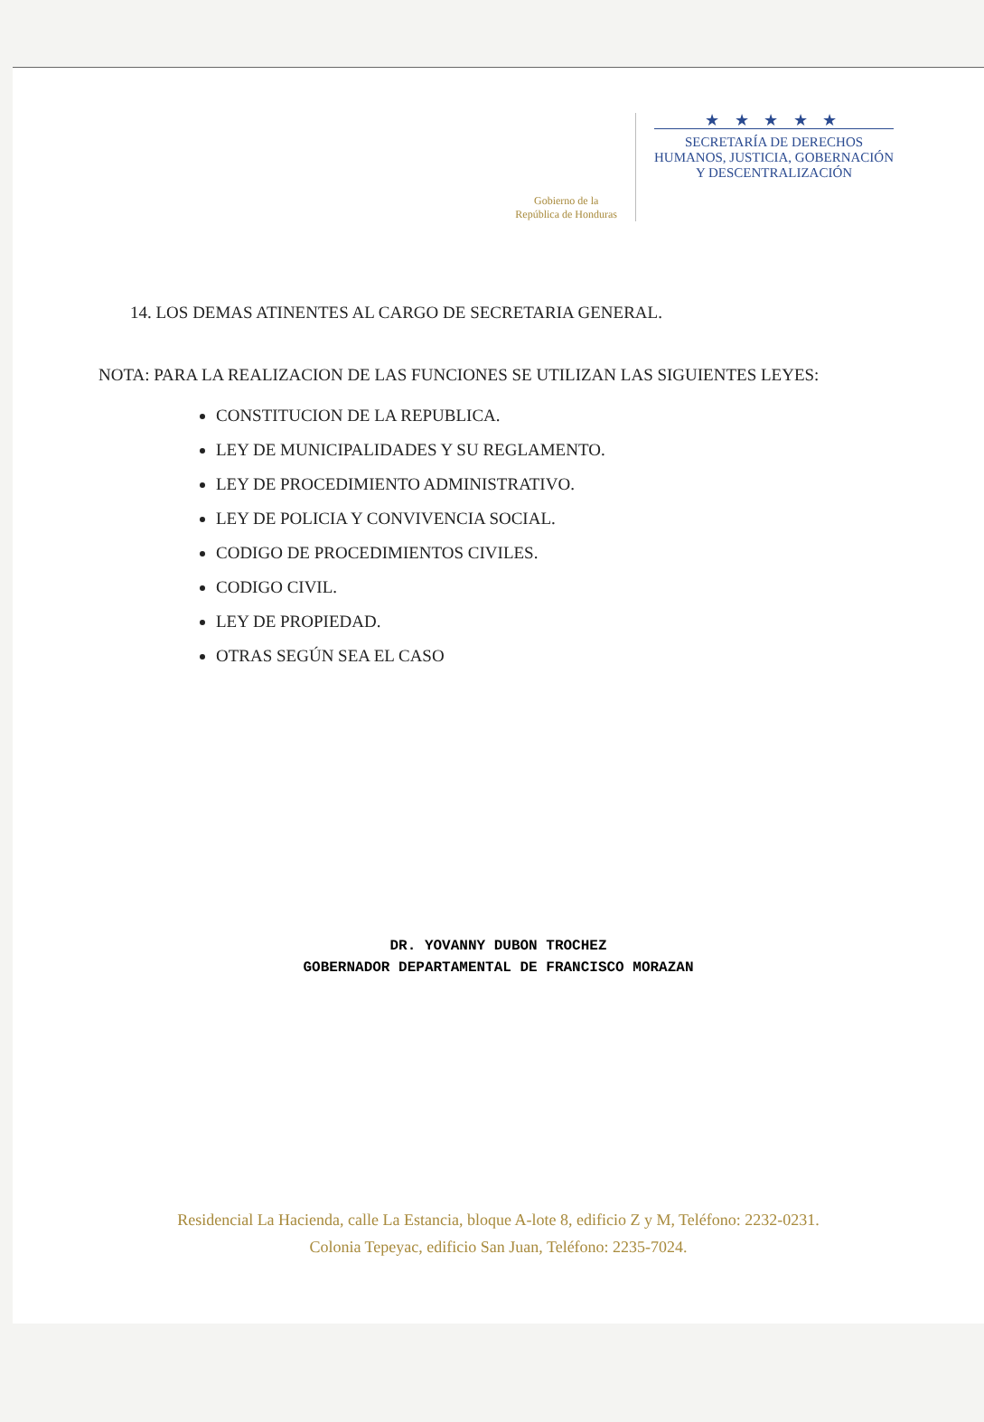Gobierno de la
República de Honduras
★ ★ ★ ★ ★
SECRETARÍA DE DERECHOS
HUMANOS, JUSTICIA, GOBERNACIÓN
Y DESCENTRALIZACIÓN
14. LOS DEMAS ATINENTES AL CARGO DE SECRETARIA GENERAL.
NOTA: PARA LA REALIZACION DE LAS FUNCIONES SE UTILIZAN LAS SIGUIENTES LEYES:
CONSTITUCION DE LA REPUBLICA.
LEY DE MUNICIPALIDADES Y SU REGLAMENTO.
LEY DE PROCEDIMIENTO ADMINISTRATIVO.
LEY DE POLICIA Y CONVIVENCIA SOCIAL.
CODIGO DE PROCEDIMIENTOS CIVILES.
CODIGO CIVIL.
LEY DE PROPIEDAD.
OTRAS SEGÚN SEA EL CASO
DR. YOVANNY DUBON TROCHEZ
GOBERNADOR DEPARTAMENTAL DE FRANCISCO MORAZAN
Residencial La Hacienda, calle La Estancia, bloque A-lote 8, edificio Z y M, Teléfono: 2232-0231.
Colonia Tepeyac, edificio San Juan, Teléfono: 2235-7024.